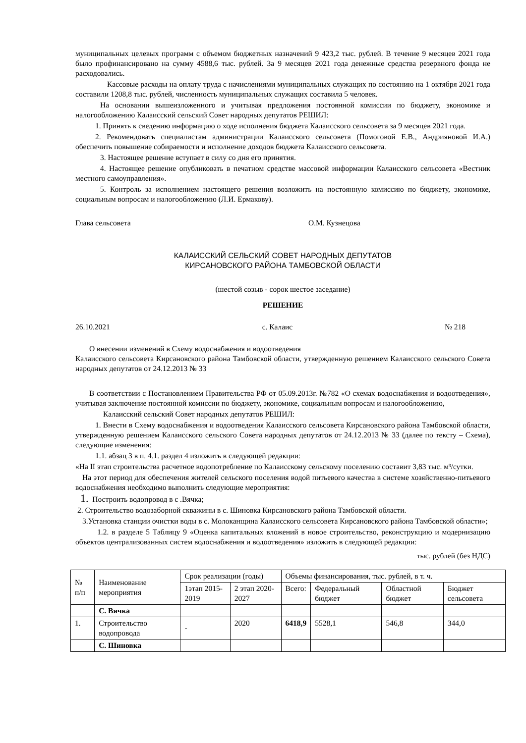муниципальных целевых программ с объемом бюджетных назначений 9 423,2 тыс. рублей. В течение 9 месяцев 2021 года было профинансировано на сумму 4588,6 тыс. рублей. За 9 месяцев 2021 года денежные средства резервного фонда не расходовались.
Кассовые расходы на оплату труда с начислениями муниципальных служащих по состоянию на 1 октября 2021 года составили 1208,8 тыс. рублей, численность муниципальных служащих составила 5 человек.
На основании вышеизложенного и учитывая предложения постоянной комиссии по бюджету, экономике и налогообложению Калаисский сельский Совет народных депутатов РЕШИЛ:
1. Принять к сведению информацию о ходе исполнения бюджета Калаисского сельсовета за 9 месяцев 2021 года.
2. Рекомендовать специалистам администрации Калаисского сельсовета (Помоговой Е.В., Андрияновой И.А.) обеспечить повышение собираемости и исполнение доходов бюджета Калаисского сельсовета.
3. Настоящее решение вступает в силу со дня его принятия.
4. Настоящее решение опубликовать в печатном средстве массовой информации Калаисского сельсовета «Вестник местного самоуправления».
5. Контроль за исполнением настоящего решения возложить на постоянную комиссию по бюджету, экономике, социальным вопросам и налогообложению (Л.И. Ермакову).
Глава сельсовета О.М. Кузнецова
КАЛАИССКИЙ СЕЛЬСКИЙ СОВЕТ НАРОДНЫХ ДЕПУТАТОВ
КИРСАНОВСКОГО РАЙОНА ТАМБОВСКОЙ ОБЛАСТИ
(шестой созыв - сорок шестое заседание)
РЕШЕНИЕ
26.10.2021 с. Калаис № 218
О внесении изменений в Схему водоснабжения и водоотведения
Калаисского сельсовета Кирсановского района Тамбовской области, утвержденную решением Калаисского сельского Совета народных депутатов от 24.12.2013 № 33
В соответствии с Постановлением Правительства РФ от 05.09.2013г. №782 «О схемах водоснабжения и водоотведения», учитывая заключение постоянной комиссии по бюджету, экономике, социальным вопросам и налогообложению,
Калаисский сельский Совет народных депутатов РЕШИЛ:
1. Внести в Схему водоснабжения и водоотведения Калаисского сельсовета Кирсановского района Тамбовской области, утвержденную решением Калаисского сельского Совета народных депутатов от 24.12.2013 № 33 (далее по тексту – Схема), следующие изменения:
1.1. абзац 3 в п. 4.1. раздел 4 изложить в следующей редакции:
«На II этап строительства расчетное водопотребление по Калаисскому сельскому поселению составит 3,83 тыс. м³/сутки.
На этот период для обеспечения жителей сельского поселения водой питьевого качества в системе хозяйственно-питьевого водоснабжения необходимо выполнить следующие мероприятия:
1. Построить водопровод в с .Вячка;
2. Строительство водозаборной скважины в с. Шиновка Кирсановского района Тамбовской области.
3.Установка станции очистки воды в с. Молоканщина Калаисского сельсовета Кирсановского района Тамбовской области»;
1.2. в разделе 5 Таблицу 9 «Оценка капитальных вложений в новое строительство, реконструкцию и модернизацию объектов централизованных систем водоснабжения и водоотведения» изложить в следующей редакции:
тыс. рублей (без НДС)
| № п/п | Наименование мероприятия | Срок реализации (годы) | | Объемы финансирования, тыс. рублей, в т. ч. | | | |
| --- | --- | --- | --- | --- | --- | --- | --- |
| | | 1этап 2015-2019 | 2 этап 2020-2027 | Всего: | Федеральный бюджет | Областной бюджет | Бюджет сельсовета |
| | С. Вячка | | | | | | |
| 1. | Строительство водопровода | - | 2020 | 6418,9 | 5528,1 | 546,8 | 344,0 |
| | С. Шиновка | | | | | | |